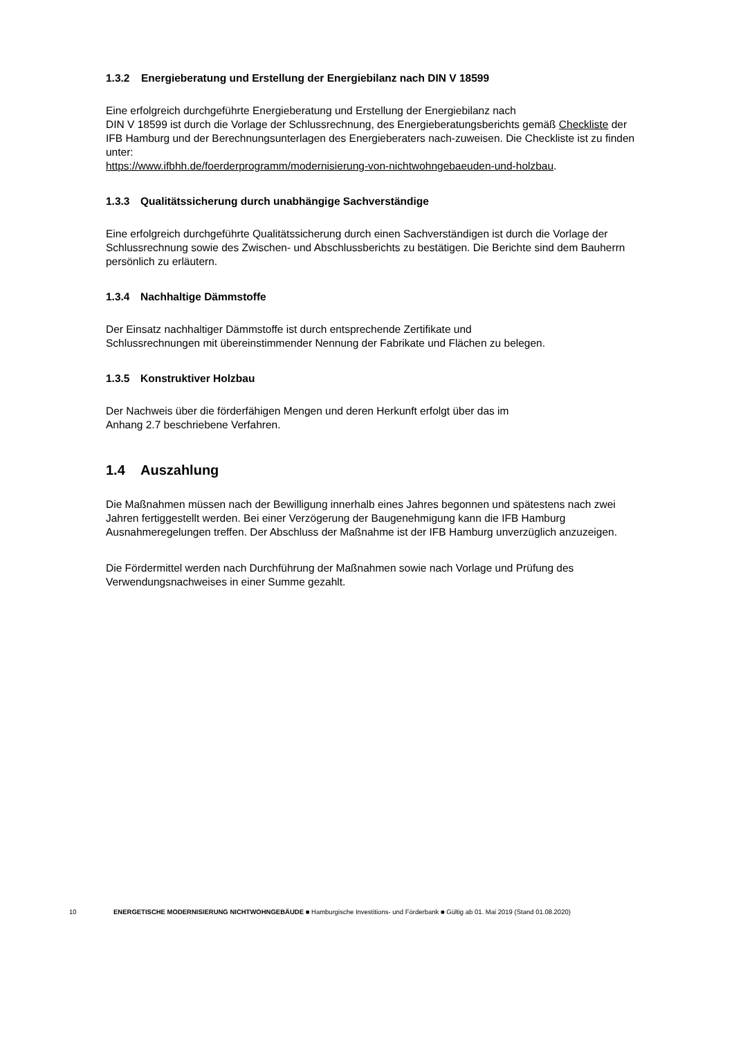1.3.2 Energieberatung und Erstellung der Energiebilanz nach DIN V 18599
Eine erfolgreich durchgeführte Energieberatung und Erstellung der Energiebilanz nach
DIN V 18599 ist durch die Vorlage der Schlussrechnung, des Energieberatungsberichts gemäß Checkliste der IFB Hamburg und der Berechnungsunterlagen des Energieberaters nach-zuweisen. Die Checkliste ist zu finden unter:
https://www.ifbhh.de/foerderprogramm/modernisierung-von-nichtwohngebaeuden-und-holzbau.
1.3.3 Qualitätssicherung durch unabhängige Sachverständige
Eine erfolgreich durchgeführte Qualitätssicherung durch einen Sachverständigen ist durch die Vorlage der Schlussrechnung sowie des Zwischen- und Abschlussberichts zu bestätigen. Die Berichte sind dem Bauherrn persönlich zu erläutern.
1.3.4 Nachhaltige Dämmstoffe
Der Einsatz nachhaltiger Dämmstoffe ist durch entsprechende Zertifikate und
Schlussrechnungen mit übereinstimmender Nennung der Fabrikate und Flächen zu belegen.
1.3.5 Konstruktiver Holzbau
Der Nachweis über die förderfähigen Mengen und deren Herkunft erfolgt über das im
Anhang 2.7 beschriebene Verfahren.
1.4 Auszahlung
Die Maßnahmen müssen nach der Bewilligung innerhalb eines Jahres begonnen und spätestens nach zwei Jahren fertiggestellt werden. Bei einer Verzögerung der Baugenehmigung kann die IFB Hamburg Ausnahmeregelungen treffen. Der Abschluss der Maßnahme ist der IFB Hamburg unverzüglich anzuzeigen.
Die Fördermittel werden nach Durchführung der Maßnahmen sowie nach Vorlage und Prüfung des Verwendungsnachweises in einer Summe gezahlt.
10 ENERGETISCHE MODERNISIERUNG NICHTWOHNGEBÄUDE ■ Hamburgische Investitions- und Förderbank ■ Gültig ab 01. Mai 2019 (Stand 01.08.2020)